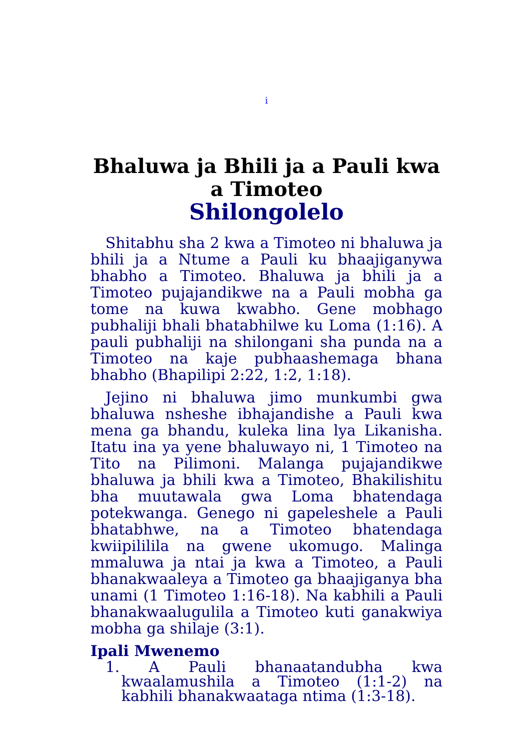i
Bhaluwa ja Bhili ja a Pauli kwa a Timoteo
Shilongolelo
Shitabhu sha 2 kwa a Timoteo ni bhaluwa ja bhili ja a Ntume a Pauli ku bhaajiganywa bhabho a Timoteo. Bhaluwa ja bhili ja a Timoteo pujajandikwe na a Pauli mobha ga tome na kuwa kwabho. Gene mobhago pubhaliji bhali bhatabhilwe ku Loma (1:16). A pauli pubhaliji na shilongani sha punda na a Timoteo na kaje pubhaashemaga bhana bhabho (Bhapilipi 2:22, 1:2, 1:18).
Jejino ni bhaluwa jimo munkumbi gwa bhaluwa nsheshe ibhajandishe a Pauli kwa mena ga bhandu, kuleka lina lya Likanisha. Itatu ina ya yene bhaluwayo ni, 1 Timoteo na Tito na Pilimoni. Malanga pujajandikwe bhaluwa ja bhili kwa a Timoteo, Bhakilishitu bha muutawala gwa Loma bhatendaga potekwanga. Genego ni gapeleshele a Pauli bhatabhwe, na a Timoteo bhatendaga kwiipililila na gwene ukomugo. Malinga mmaluwa ja ntai ja kwa a Timoteo, a Pauli bhanakwaaleya a Timoteo ga bhaajiganya bha unami (1 Timoteo 1:16-18). Na kabhili a Pauli bhanakwaalugulila a Timoteo kuti ganakwiya mobha ga shilaje (3:1).
Ipali Mwenemo
1. A Pauli bhanaatandubha kwa kwaalamushila a Timoteo (1:1-2) na kabhili bhanakwaataga ntima (1:3-18).